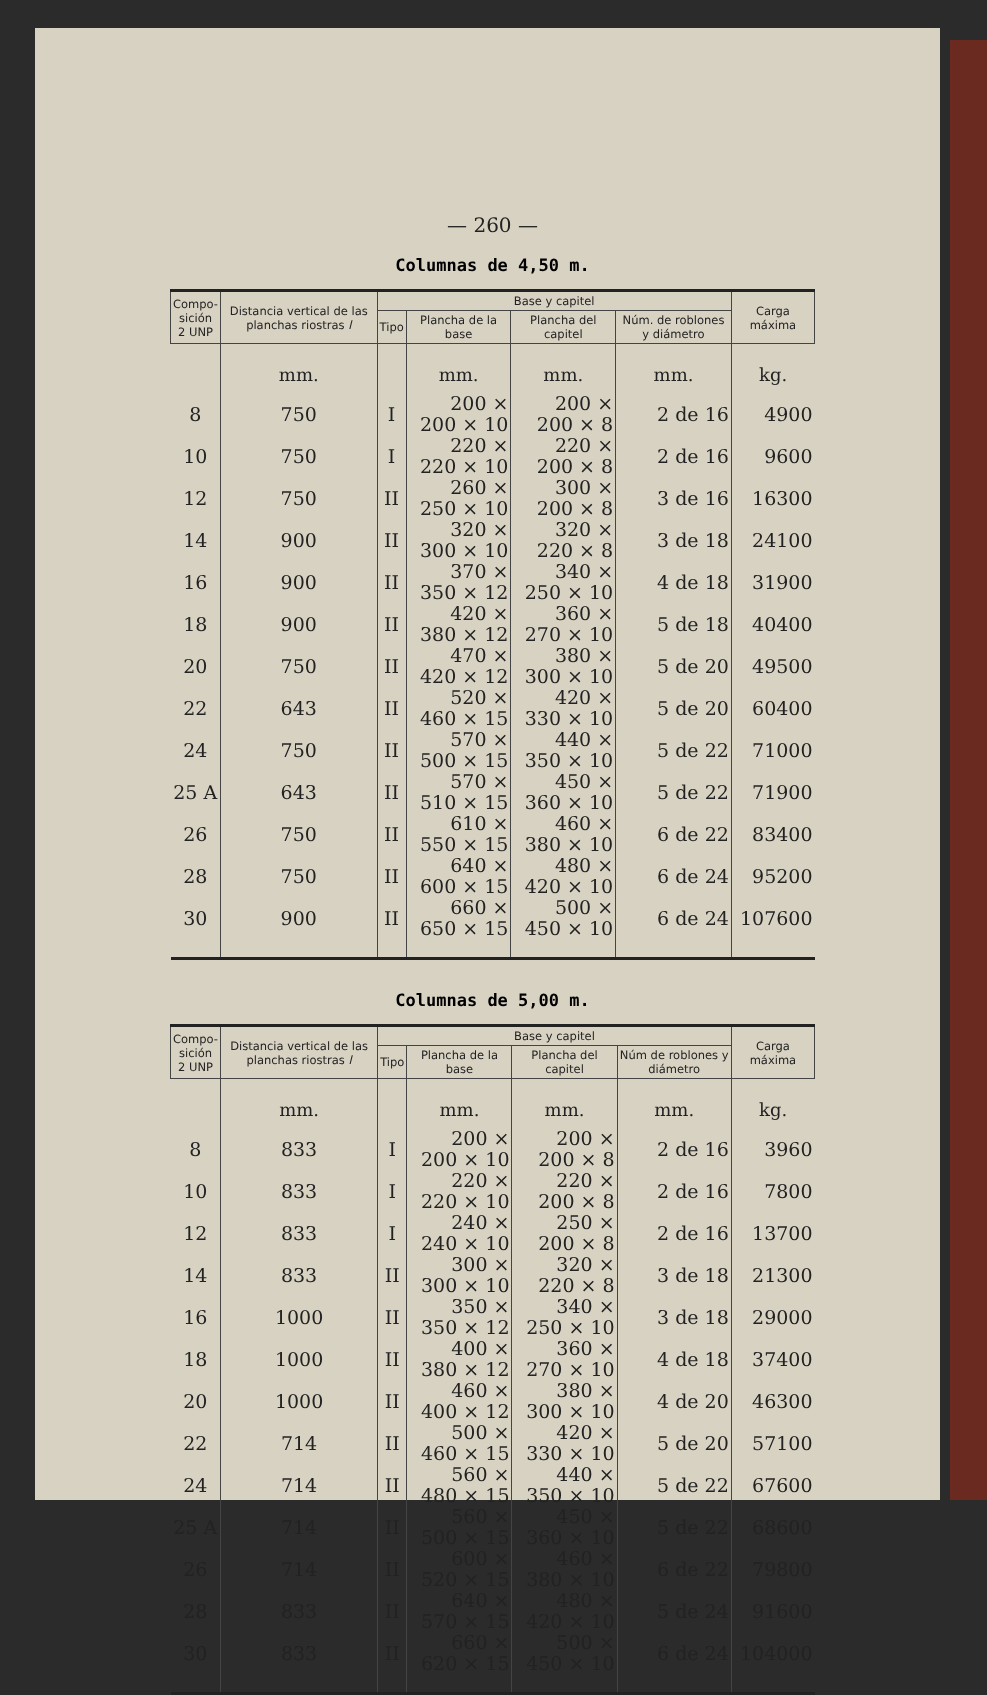— 260 —
Columnas de 4,50 m.
| Compo- sición 2 UNP | Distancia vertical de las planchas riostras l | Base y capitel | | | | Carga máxima |
| --- | --- | --- | --- | --- | --- | --- |
| | | Tipo | Plancha de la base | Plancha del capitel | Núm. de roblones y diámetro | |
| | mm. | | mm. | mm. | mm. | kg. |
| 8 | 750 | I | 200 × 200 × 10 | 200 × 200 × 8 | 2 de 16 | 4900 |
| 10 | 750 | I | 220 × 220 × 10 | 220 × 200 × 8 | 2 de 16 | 9600 |
| 12 | 750 | II | 260 × 250 × 10 | 300 × 200 × 8 | 3 de 16 | 16300 |
| 14 | 900 | II | 320 × 300 × 10 | 320 × 220 × 8 | 3 de 18 | 24100 |
| 16 | 900 | II | 370 × 350 × 12 | 340 × 250 × 10 | 4 de 18 | 31900 |
| 18 | 900 | II | 420 × 380 × 12 | 360 × 270 × 10 | 5 de 18 | 40400 |
| 20 | 750 | II | 470 × 420 × 12 | 380 × 300 × 10 | 5 de 20 | 49500 |
| 22 | 643 | II | 520 × 460 × 15 | 420 × 330 × 10 | 5 de 20 | 60400 |
| 24 | 750 | II | 570 × 500 × 15 | 440 × 350 × 10 | 5 de 22 | 71000 |
| 25 A | 643 | II | 570 × 510 × 15 | 450 × 360 × 10 | 5 de 22 | 71900 |
| 26 | 750 | II | 610 × 550 × 15 | 460 × 380 × 10 | 6 de 22 | 83400 |
| 28 | 750 | II | 640 × 600 × 15 | 480 × 420 × 10 | 6 de 24 | 95200 |
| 30 | 900 | II | 660 × 650 × 15 | 500 × 450 × 10 | 6 de 24 | 107600 |
Columnas de 5,00 m.
| Compo- sición 2 UNP | Distancia vertical de las planchas riostras l | Base y capitel | | | | Carga máxima |
| --- | --- | --- | --- | --- | --- | --- |
| | | Tipo | Plancha de la base | Plancha del capitel | Núm de roblones y diámetro | |
| | mm. | | mm. | mm. | mm. | kg. |
| 8 | 833 | I | 200 × 200 × 10 | 200 × 200 × 8 | 2 de 16 | 3960 |
| 10 | 833 | I | 220 × 220 × 10 | 220 × 200 × 8 | 2 de 16 | 7800 |
| 12 | 833 | I | 240 × 240 × 10 | 250 × 200 × 8 | 2 de 16 | 13700 |
| 14 | 833 | II | 300 × 300 × 10 | 320 × 220 × 8 | 3 de 18 | 21300 |
| 16 | 1000 | II | 350 × 350 × 12 | 340 × 250 × 10 | 3 de 18 | 29000 |
| 18 | 1000 | II | 400 × 380 × 12 | 360 × 270 × 10 | 4 de 18 | 37400 |
| 20 | 1000 | II | 460 × 400 × 12 | 380 × 300 × 10 | 4 de 20 | 46300 |
| 22 | 714 | II | 500 × 460 × 15 | 420 × 330 × 10 | 5 de 20 | 57100 |
| 24 | 714 | II | 560 × 480 × 15 | 440 × 350 × 10 | 5 de 22 | 67600 |
| 25 A | 714 | II | 560 × 500 × 15 | 450 × 360 × 10 | 5 de 22 | 68600 |
| 26 | 714 | II | 600 × 520 × 15 | 460 × 380 × 10 | 6 de 22 | 79800 |
| 28 | 833 | II | 640 × 570 × 15 | 480 × 420 × 10 | 5 de 24 | 91600 |
| 30 | 833 | II | 660 × 620 × 15 | 500 × 450 × 10 | 6 de 24 | 104000 |